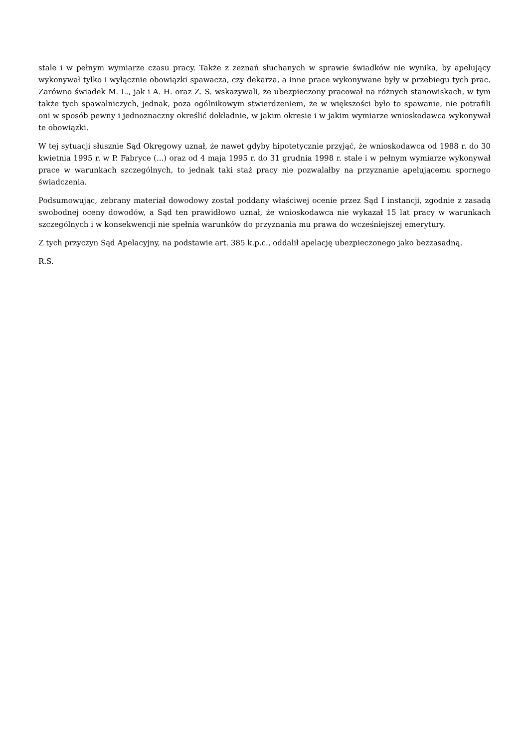stale i w pełnym wymiarze czasu pracy. Także z zeznań słuchanych w sprawie świadków nie wynika, by apelujący wykonywał tylko i wyłącznie obowiązki spawacza, czy dekarza, a inne prace wykonywane były w przebiegu tych prac. Zarówno świadek M. L., jak i A. H. oraz Z. S. wskazywali, że ubezpieczony pracował na różnych stanowiskach, w tym także tych spawalniczych, jednak, poza ogólnikowym stwierdzeniem, że w większości było to spawanie, nie potrafili oni w sposób pewny i jednoznaczny określić dokładnie, w jakim okresie i w jakim wymiarze wnioskodawca wykonywał te obowiązki.
W tej sytuacji słusznie Sąd Okręgowy uznał, że nawet gdyby hipotetycznie przyjąć, że wnioskodawca od 1988 r. do 30 kwietnia 1995 r. w P. Fabryce (...) oraz od 4 maja 1995 r. do 31 grudnia 1998 r. stale i w pełnym wymiarze wykonywał prace w warunkach szczególnych, to jednak taki staż pracy nie pozwalałby na przyznanie apelującemu spornego świadczenia.
Podsumowując, zebrany materiał dowodowy został poddany właściwej ocenie przez Sąd I instancji, zgodnie z zasadą swobodnej oceny dowodów, a Sąd ten prawidłowo uznał, że wnioskodawca nie wykazał 15 lat pracy w warunkach szczególnych i w konsekwencji nie spełnia warunków do przyznania mu prawa do wcześniejszej emerytury.
Z tych przyczyn Sąd Apelacyjny, na podstawie art. 385 k.p.c., oddalił apelację ubezpieczonego jako bezzasadną.
R.S.